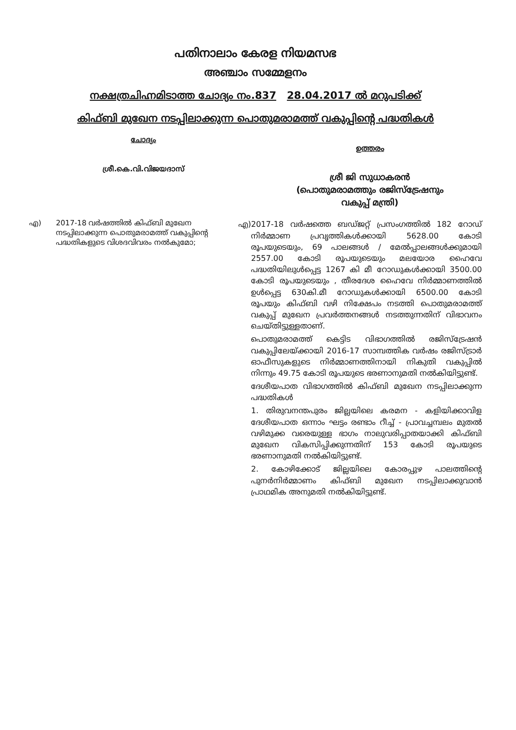പതിനാലാം കേരള നിയമസഭ
അഞ്ചാം സമ്മേളനം
നക്ഷത്രചിഹ്നമിടാത്ത ചോദ്യം നം.837 28.04.2017 ൽ മറുപടിക്ക്
കിഫ്ബി മുഖേന നടപ്പിലാക്കുന്ന പൊതുമരാമത്ത് വകുപ്പിന്റെ പദ്ധതികൾ
ചോദ്യം
ശ്രീ.കെ.വി.വിജയദാസ്
ഉത്തരം
ശ്രീ ജി സുധാകരൻ
(പൊതുമരാമത്തും രജിസ്ട്രേഷനും
വകുപ്പ് മന്ത്രി)
എ) 2017-18 വർഷത്തിൽ കിഫ്ബി മുഖേന നടപ്പിലാക്കുന്ന പൊതുമരാമത്ത് വകുപ്പിന്റെ പദ്ധതികളുടെ വിശദവിവരം നൽകുമോ;
എ) 2017-18 വർഷത്തെ ബഡ്ജറ്റ് പ്രസംഗത്തിൽ 182 റോഡ് നിർമ്മാണ പ്രവൃത്തികൾക്കായി 5628.00 കോടി രൂപയുടെയും, 69 പാലങ്ങൾ / മേൽപ്പാലങ്ങൾക്കുമായി 2557.00 കോടി രൂപയുടെയും മലയോര ഹൈവേ പദ്ധതിയിലുൾപ്പെട്ട 1267 കി മീ റോഡുകൾക്കായി 3500.00 കോടി രൂപയുടെയും , തീരദേശ ഹൈവേ നിർമ്മാണത്തിൽ ഉൾപ്പെട്ട 630കി.മീ റോഡുകൾക്കായി 6500.00 കോടി രൂപയും കിഫ്ബി വഴി നിക്ഷേപം നടത്തി പൊതുമരാമത്ത് വകുപ്പ് മുഖേന പ്രവർത്തനങ്ങൾ നടത്തുന്നതിന് വിഭാവനം ചെയ്തിട്ടുള്ളതാണ്.
പൊതുമരാമത്ത് കെട്ടിട വിഭാഗത്തിൽ രജിസ്ട്രേഷൻ വകുപ്പിലേയ്ക്കായി 2016-17 സാമ്പത്തിക വർഷം രജിസ്ട്രാർ ഓഫീസുകളുടെ നിർമ്മാണത്തിനായി നികുതി വകുപ്പിൽ നിന്നും 49.75 കോടി രൂപയുടെ ഭരണാനുമതി നൽകിയിട്ടുണ്ട്.
ദേശീയപാത വിഭാഗത്തിൽ കിഫ്ബി മുഖേന നടപ്പിലാക്കുന്ന പദ്ധതികൾ
1. തിരുവനന്തപുരം ജില്ലയിലെ കരമന - കളിയിക്കാവിള ദേശീയപാത ഒന്നാം ഘട്ടം രണ്ടാം റീച്ച് - പ്രാവച്ചമ്പലം മുതൽ വഴിമുക്ക വരെയുള്ള ഭാഗം നാലുവരിപ്പാതയാക്കി കിഫ്ബി മുഖേന വികസിപ്പിക്കുന്നതിന് 153 കോടി രൂപയുടെ ഭരണാനുമതി നൽകിയിട്ടുണ്ട്.
2. കോഴിക്കോട് ജില്ലയിലെ കോരപ്പുഴ പാലത്തിന്റെ പുനർനിർമ്മാണം കിഫ്ബി മുഖേന നടപ്പിലാക്കുവാൻ പ്രാഥമിക അനുമതി നൽകിയിട്ടുണ്ട്.